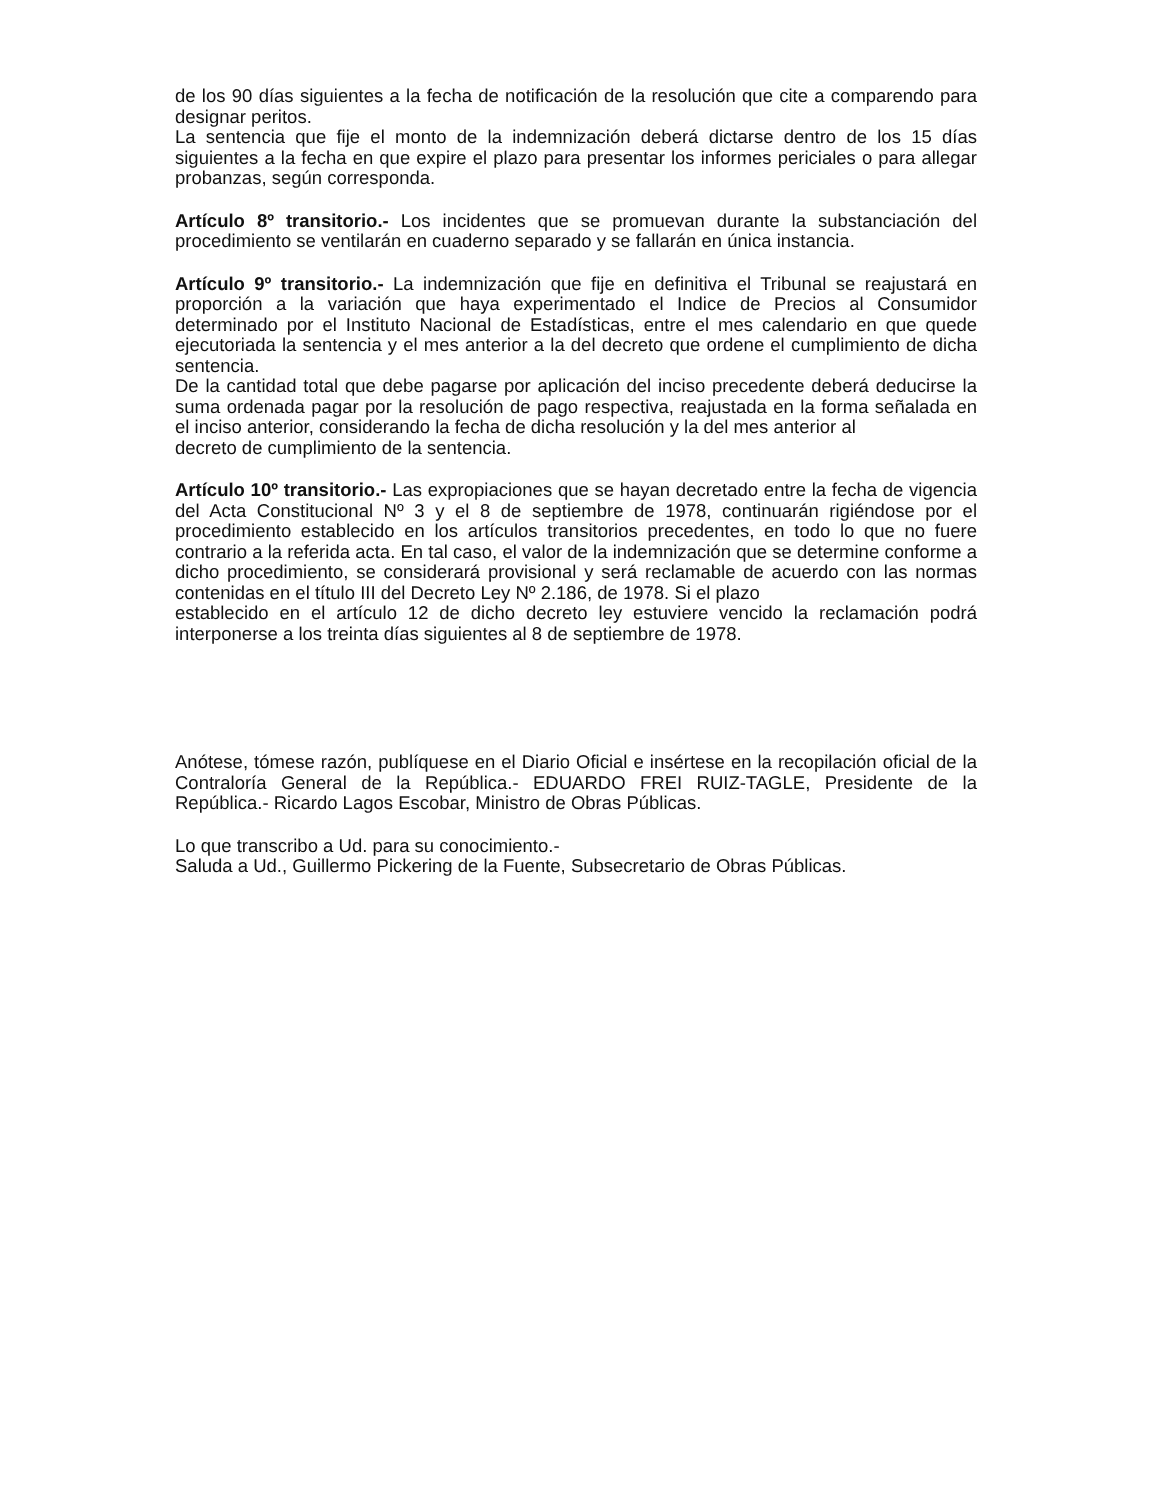de los 90 días siguientes a la fecha de notificación de la resolución que cite a comparendo para designar peritos.
La sentencia que fije el monto de la indemnización deberá dictarse dentro de los 15 días siguientes a la fecha en que expire el plazo para presentar los informes periciales o para allegar probanzas, según corresponda.
Artículo 8º transitorio.- Los incidentes que se promuevan durante la substanciación del procedimiento se ventilarán en cuaderno separado y se fallarán en única instancia.
Artículo 9º transitorio.- La indemnización que fije en definitiva el Tribunal se reajustará en proporción a la variación que haya experimentado el Indice de Precios al Consumidor determinado por el Instituto Nacional de Estadísticas, entre el mes calendario en que quede ejecutoriada la sentencia y el mes anterior a la del decreto que ordene el cumplimiento de dicha sentencia.
De la cantidad total que debe pagarse por aplicación del inciso precedente deberá deducirse la suma ordenada pagar por la resolución de pago respectiva, reajustada en la forma señalada en el inciso anterior, considerando la fecha de dicha resolución y la del mes anterior al
decreto de cumplimiento de la sentencia.
Artículo 10º transitorio.- Las expropiaciones que se hayan decretado entre la fecha de vigencia del Acta Constitucional Nº 3 y el 8 de septiembre de 1978, continuarán rigiéndose por el procedimiento establecido en los artículos transitorios precedentes, en todo lo que no fuere contrario a la referida acta. En tal caso, el valor de la indemnización que se determine conforme a dicho procedimiento, se considerará provisional y será reclamable de acuerdo con las normas contenidas en el título III del Decreto Ley Nº 2.186, de 1978. Si el plazo
establecido en el artículo 12 de dicho decreto ley estuviere vencido la reclamación podrá interponerse a los treinta días siguientes al 8 de septiembre de 1978.
Anótese, tómese razón, publíquese en el Diario Oficial e insértese en la recopilación oficial de la Contraloría General de la República.- EDUARDO FREI RUIZ-TAGLE, Presidente de la República.- Ricardo Lagos Escobar, Ministro de Obras Públicas.
Lo que transcribo a Ud. para su conocimiento.-
Saluda a Ud., Guillermo Pickering de la Fuente, Subsecretario de Obras Públicas.